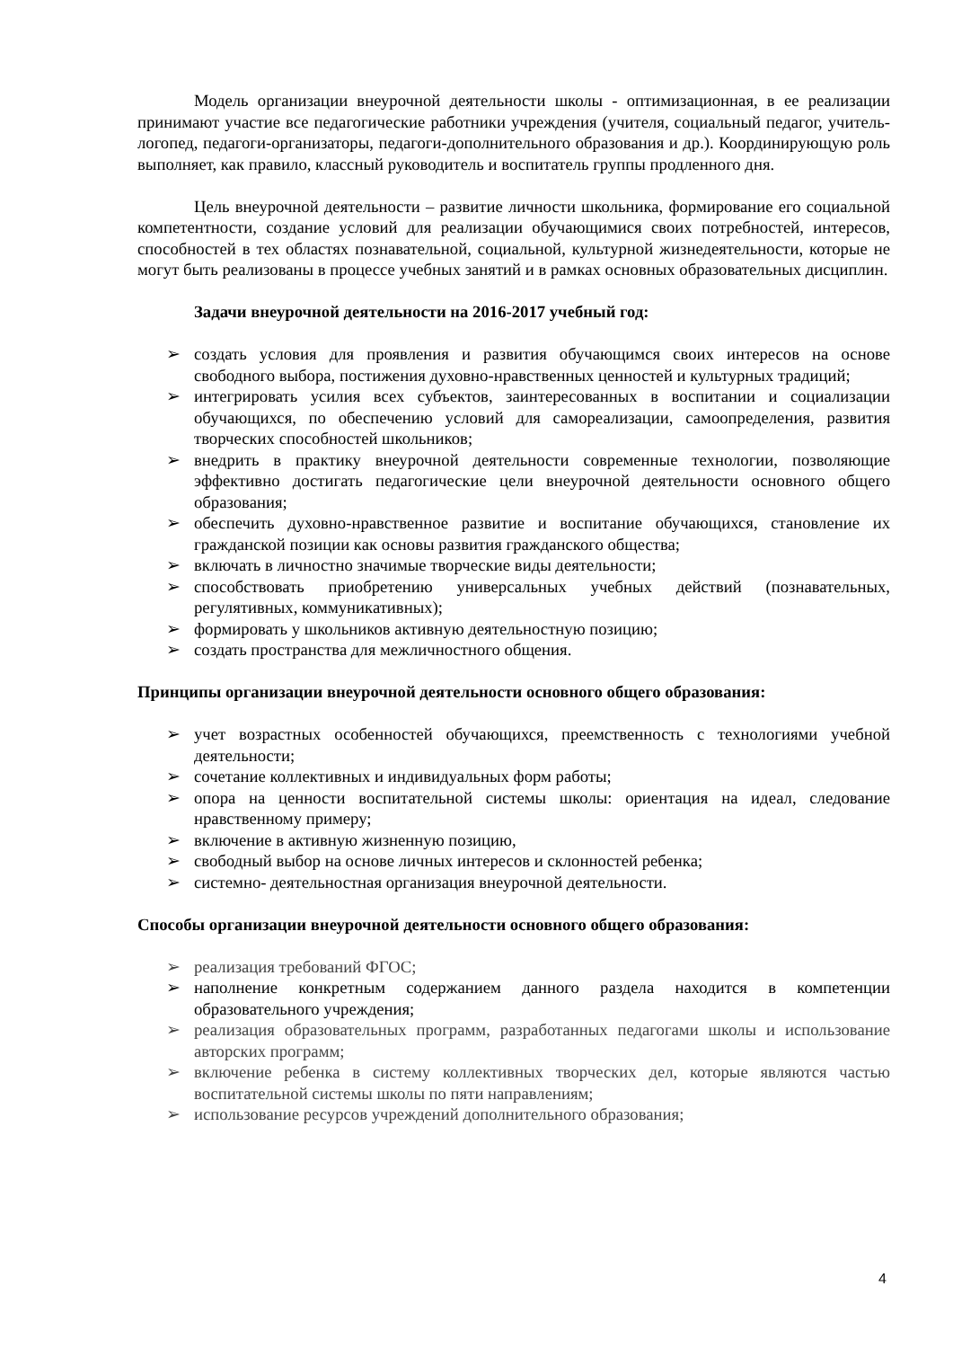Модель организации внеурочной деятельности школы - оптимизационная, в ее реализации принимают участие все педагогические работники учреждения (учителя, социальный педагог, учитель-логопед, педагоги-организаторы, педагоги-дополнительного образования и др.). Координирующую роль выполняет, как правило, классный руководитель и воспитатель группы продленного дня.
Цель внеурочной деятельности – развитие личности школьника, формирование его социальной компетентности, создание условий для реализации обучающимися своих потребностей, интересов, способностей в тех областях познавательной, социальной, культурной жизнедеятельности, которые не могут быть реализованы в процессе учебных занятий и в рамках основных образовательных дисциплин.
Задачи внеурочной деятельности на 2016-2017 учебный год:
➢ создать условия для проявления и развития обучающимся своих интересов на основе свободного выбора, постижения духовно-нравственных ценностей и культурных традиций;
➢ интегрировать усилия всех субъектов, заинтересованных в воспитании и социализации обучающихся, по обеспечению условий для самореализации, самоопределения, развития творческих способностей школьников;
➢ внедрить в практику внеурочной деятельности современные технологии, позволяющие эффективно достигать педагогические цели внеурочной деятельности основного общего образования;
➢ обеспечить духовно-нравственное развитие и воспитание обучающихся, становление их гражданской позиции как основы развития гражданского общества;
➢ включать в личностно значимые творческие виды деятельности;
➢ способствовать приобретению универсальных учебных действий (познавательных, регулятивных, коммуникативных);
➢ формировать у школьников активную деятельностную позицию;
➢ создать пространства для межличностного общения.
Принципы организации внеурочной деятельности основного общего образования:
➢ учет возрастных особенностей обучающихся, преемственность с технологиями учебной деятельности;
➢ сочетание коллективных и индивидуальных форм работы;
➢ опора на ценности воспитательной системы школы: ориентация на идеал, следование нравственному примеру;
➢ включение в активную жизненную позицию,
➢ свободный выбор на основе личных интересов и склонностей ребенка;
➢ системно- деятельностная организация внеурочной деятельности.
Способы организации внеурочной деятельности основного общего образования:
➢ реализация требований ФГОС;
➢ наполнение конкретным содержанием данного раздела находится в компетенции образовательного учреждения;
➢ реализация образовательных программ, разработанных педагогами школы и использование авторских программ;
➢ включение ребенка в систему коллективных творческих дел, которые являются частью воспитательной системы школы по пяти направлениям;
➢ использование ресурсов учреждений дополнительного образования;
4